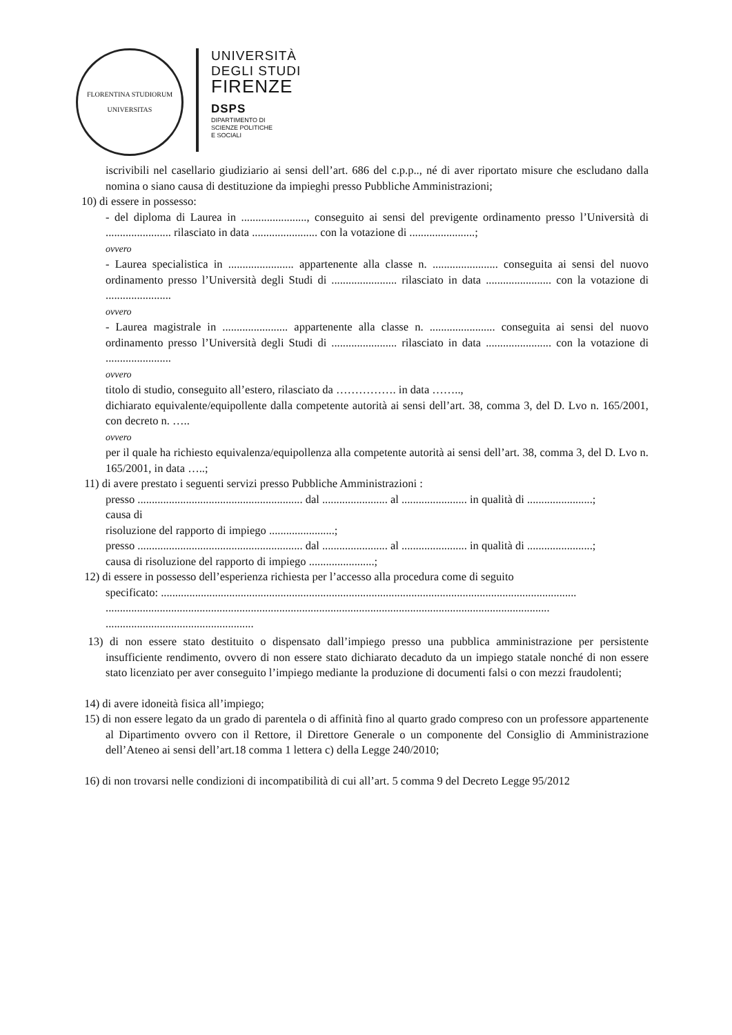FLORENTINA STUDIORUM UNIVERSITAS
UNIVERSITÀ
DEGLI STUDI
FIRENZE
DSPS
DIPARTIMENTO DI
SCIENZE POLITICHE
E SOCIALI
iscrivibili nel casellario giudiziario ai sensi dell’art. 686 del c.p.p.., né di aver riportato misure che escludano dalla nomina o siano causa di destituzione da impieghi presso Pubbliche Amministrazioni;
10) di essere in possesso:
- del diploma di Laurea in ......................., conseguito ai sensi del previgente ordinamento presso l’Università di ....................... rilasciato in data ....................... con la votazione di .......................;
ovvero
- Laurea specialistica in ....................... appartenente alla classe n. ....................... conseguita ai sensi del nuovo ordinamento presso l’Università degli Studi di ....................... rilasciato in data ....................... con la votazione di .......................
ovvero
- Laurea magistrale in ....................... appartenente alla classe n. ....................... conseguita ai sensi del nuovo ordinamento presso l’Università degli Studi di ....................... rilasciato in data ....................... con la votazione di .......................
ovvero
titolo di studio, conseguito all’estero, rilasciato da ……………. in data ……..,
dichiarato equivalente/equipollente dalla competente autorità ai sensi dell’art. 38, comma 3, del D. Lvo n. 165/2001, con decreto n. …..
ovvero
per il quale ha richiesto equivalenza/equipollenza alla competente autorità ai sensi dell’art. 38, comma 3, del D. Lvo n. 165/2001, in data …..;
11) di avere prestato i seguenti servizi presso Pubbliche Amministrazioni :
presso .......................................................... dal ....................... al ....................... in qualità di .......................;
causa di
risoluzione del rapporto di impiego .......................;
presso .......................................................... dal ....................... al ....................... in qualità di .......................;
causa di risoluzione del rapporto di impiego .......................;
12) di essere in possesso dell’esperienza richiesta per l’accesso alla procedura come di seguito
specificato: ..................................................................................................................................................
............................................................................................................................................................
....................................................
13) di non essere stato destituito o dispensato dall’impiego presso una pubblica amministrazione per persistente insufficiente rendimento, ovvero di non essere stato dichiarato decaduto da un impiego statale nonché di non essere stato licenziato per aver conseguito l’impiego mediante la produzione di documenti falsi o con mezzi fraudolenti;
14) di avere idoneità fisica all’impiego;
15) di non essere legato da un grado di parentela o di affinità fino al quarto grado compreso con un professore appartenente al Dipartimento ovvero con il Rettore, il Direttore Generale o un componente del Consiglio di Amministrazione dell’Ateneo ai sensi dell’art.18 comma 1 lettera c) della Legge 240/2010;
16) di non trovarsi nelle condizioni di incompatibilità di cui all’art. 5 comma 9 del Decreto Legge 95/2012